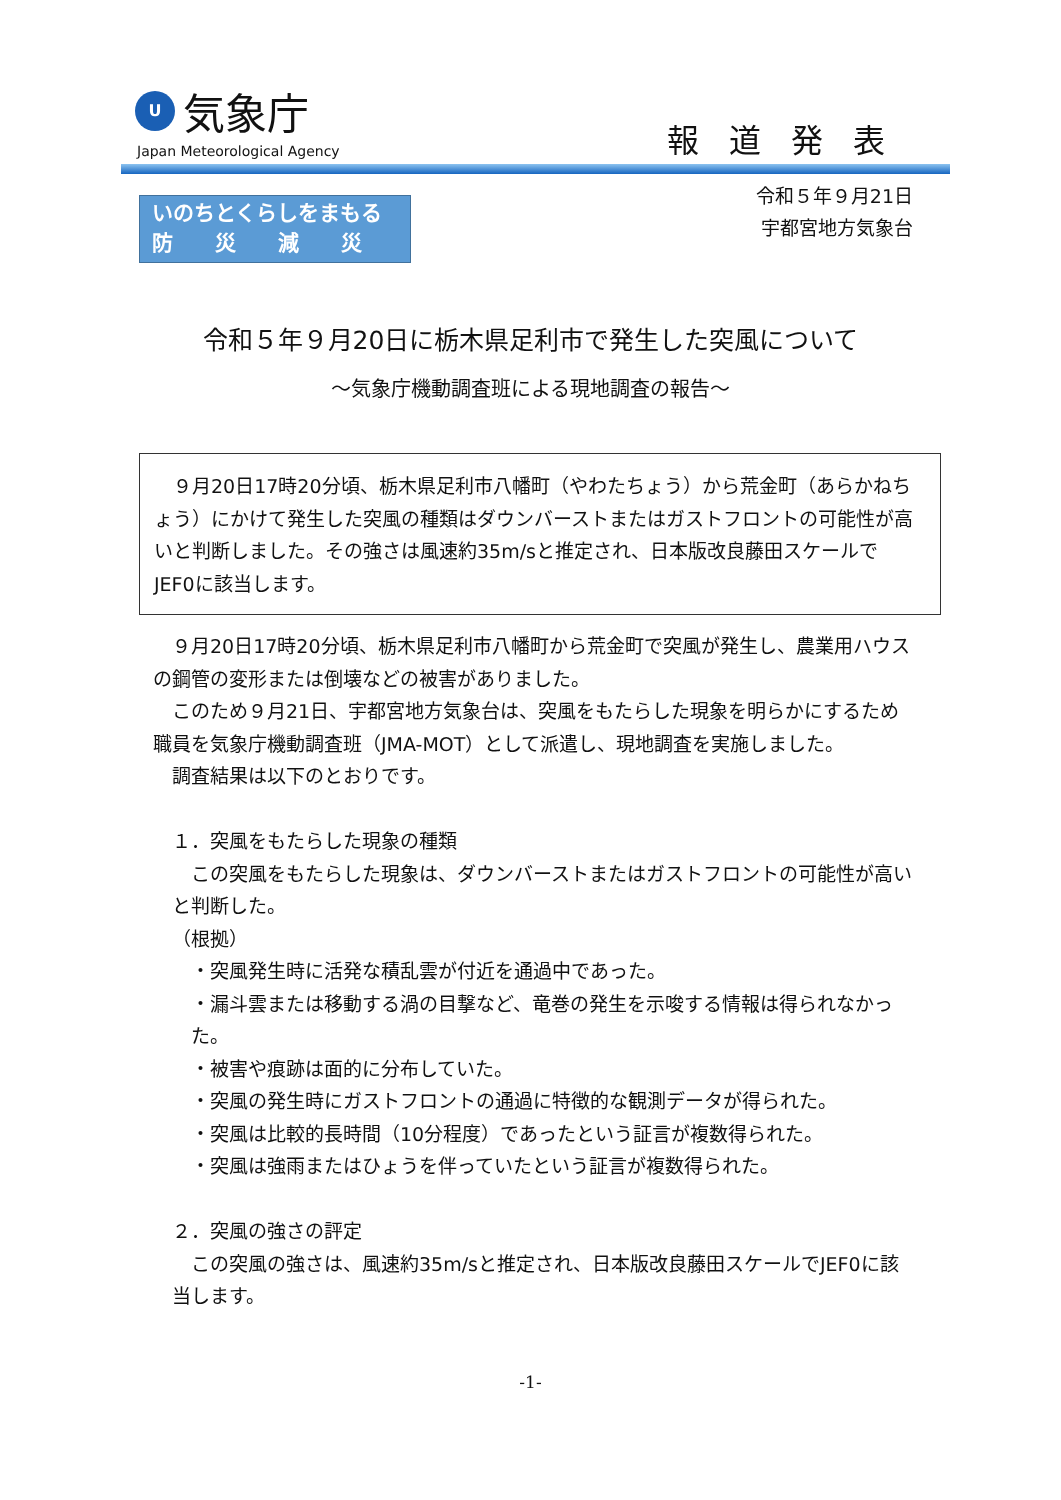U
気象庁
Japan Meteorological Agency 報道発表
いのちとくらしをまもる
防　　災　　減　　災
令和５年９月21日
宇都宮地方気象台
令和５年９月20日に栃木県足利市で発生した突風について
～気象庁機動調査班による現地調査の報告～
９月20日17時20分頃、栃木県足利市八幡町（やわたちょう）から荒金町（あらかねちょう）にかけて発生した突風の種類はダウンバーストまたはガストフロントの可能性が高いと判断しました。その強さは風速約35m/sと推定され、日本版改良藤田スケールでJEF0に該当します。
９月20日17時20分頃、栃木県足利市八幡町から荒金町で突風が発生し、農業用ハウスの鋼管の変形または倒壊などの被害がありました。
このため９月21日、宇都宮地方気象台は、突風をもたらした現象を明らかにするため職員を気象庁機動調査班（JMA-MOT）として派遣し、現地調査を実施しました。
調査結果は以下のとおりです。
１．突風をもたらした現象の種類
この突風をもたらした現象は、ダウンバーストまたはガストフロントの可能性が高いと判断した。
（根拠）
・突風発生時に活発な積乱雲が付近を通過中であった。
・漏斗雲または移動する渦の目撃など、竜巻の発生を示唆する情報は得られなかった。
・被害や痕跡は面的に分布していた。
・突風の発生時にガストフロントの通過に特徴的な観測データが得られた。
・突風は比較的長時間（10分程度）であったという証言が複数得られた。
・突風は強雨またはひょうを伴っていたという証言が複数得られた。
２．突風の強さの評定
この突風の強さは、風速約35m/sと推定され、日本版改良藤田スケールでJEF0に該当します。
-1-